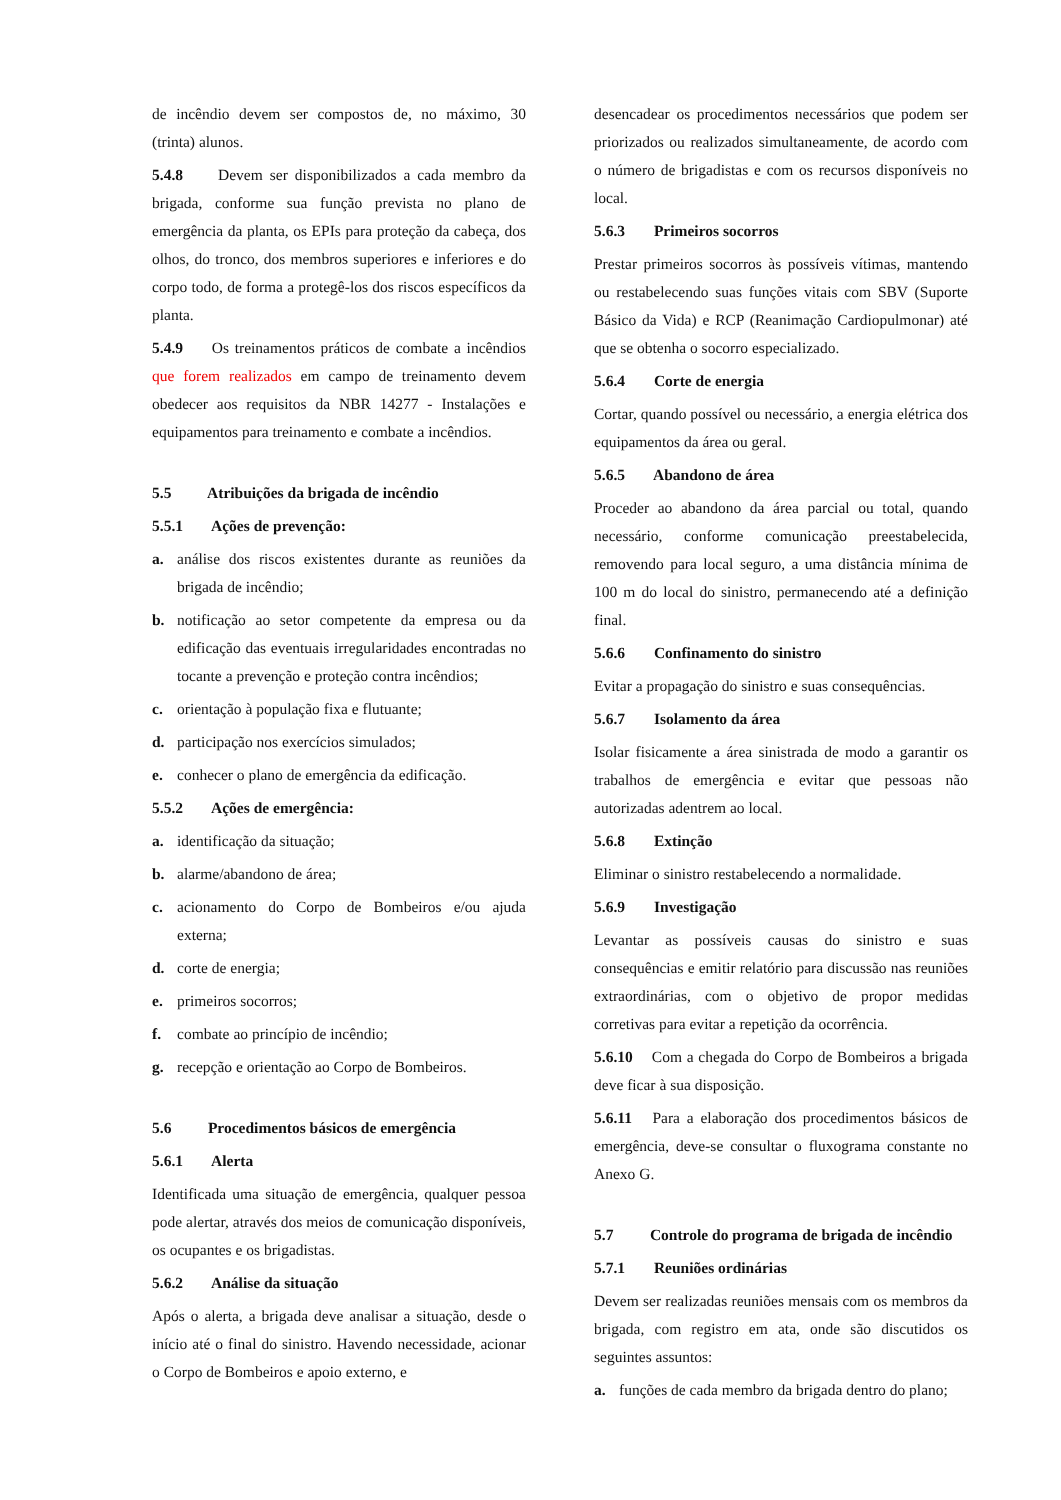de incêndio devem ser compostos de, no máximo, 30 (trinta) alunos.
5.4.8 Devem ser disponibilizados a cada membro da brigada, conforme sua função prevista no plano de emergência da planta, os EPIs para proteção da cabeça, dos olhos, do tronco, dos membros superiores e inferiores e do corpo todo, de forma a protegê-los dos riscos específicos da planta.
5.4.9 Os treinamentos práticos de combate a incêndios que forem realizados em campo de treinamento devem obedecer aos requisitos da NBR 14277 - Instalações e equipamentos para treinamento e combate a incêndios.
5.5 Atribuições da brigada de incêndio
5.5.1 Ações de prevenção:
a. análise dos riscos existentes durante as reuniões da brigada de incêndio;
b. notificação ao setor competente da empresa ou da edificação das eventuais irregularidades encontradas no tocante a prevenção e proteção contra incêndios;
c. orientação à população fixa e flutuante;
d. participação nos exercícios simulados;
e. conhecer o plano de emergência da edificação.
5.5.2 Ações de emergência:
a. identificação da situação;
b. alarme/abandono de área;
c. acionamento do Corpo de Bombeiros e/ou ajuda externa;
d. corte de energia;
e. primeiros socorros;
f. combate ao princípio de incêndio;
g. recepção e orientação ao Corpo de Bombeiros.
5.6 Procedimentos básicos de emergência
5.6.1 Alerta
Identificada uma situação de emergência, qualquer pessoa pode alertar, através dos meios de comunicação disponíveis, os ocupantes e os brigadistas.
5.6.2 Análise da situação
Após o alerta, a brigada deve analisar a situação, desde o início até o final do sinistro. Havendo necessidade, acionar o Corpo de Bombeiros e apoio externo, e
desencadear os procedimentos necessários que podem ser priorizados ou realizados simultaneamente, de acordo com o número de brigadistas e com os recursos disponíveis no local.
5.6.3 Primeiros socorros
Prestar primeiros socorros às possíveis vítimas, mantendo ou restabelecendo suas funções vitais com SBV (Suporte Básico da Vida) e RCP (Reanimação Cardiopulmonar) até que se obtenha o socorro especializado.
5.6.4 Corte de energia
Cortar, quando possível ou necessário, a energia elétrica dos equipamentos da área ou geral.
5.6.5 Abandono de área
Proceder ao abandono da área parcial ou total, quando necessário, conforme comunicação preestabelecida, removendo para local seguro, a uma distância mínima de 100 m do local do sinistro, permanecendo até a definição final.
5.6.6 Confinamento do sinistro
Evitar a propagação do sinistro e suas consequências.
5.6.7 Isolamento da área
Isolar fisicamente a área sinistrada de modo a garantir os trabalhos de emergência e evitar que pessoas não autorizadas adentrem ao local.
5.6.8 Extinção
Eliminar o sinistro restabelecendo a normalidade.
5.6.9 Investigação
Levantar as possíveis causas do sinistro e suas consequências e emitir relatório para discussão nas reuniões extraordinárias, com o objetivo de propor medidas corretivas para evitar a repetição da ocorrência.
5.6.10 Com a chegada do Corpo de Bombeiros a brigada deve ficar à sua disposição.
5.6.11 Para a elaboração dos procedimentos básicos de emergência, deve-se consultar o fluxograma constante no Anexo G.
5.7 Controle do programa de brigada de incêndio
5.7.1 Reuniões ordinárias
Devem ser realizadas reuniões mensais com os membros da brigada, com registro em ata, onde são discutidos os seguintes assuntos:
a. funções de cada membro da brigada dentro do plano;